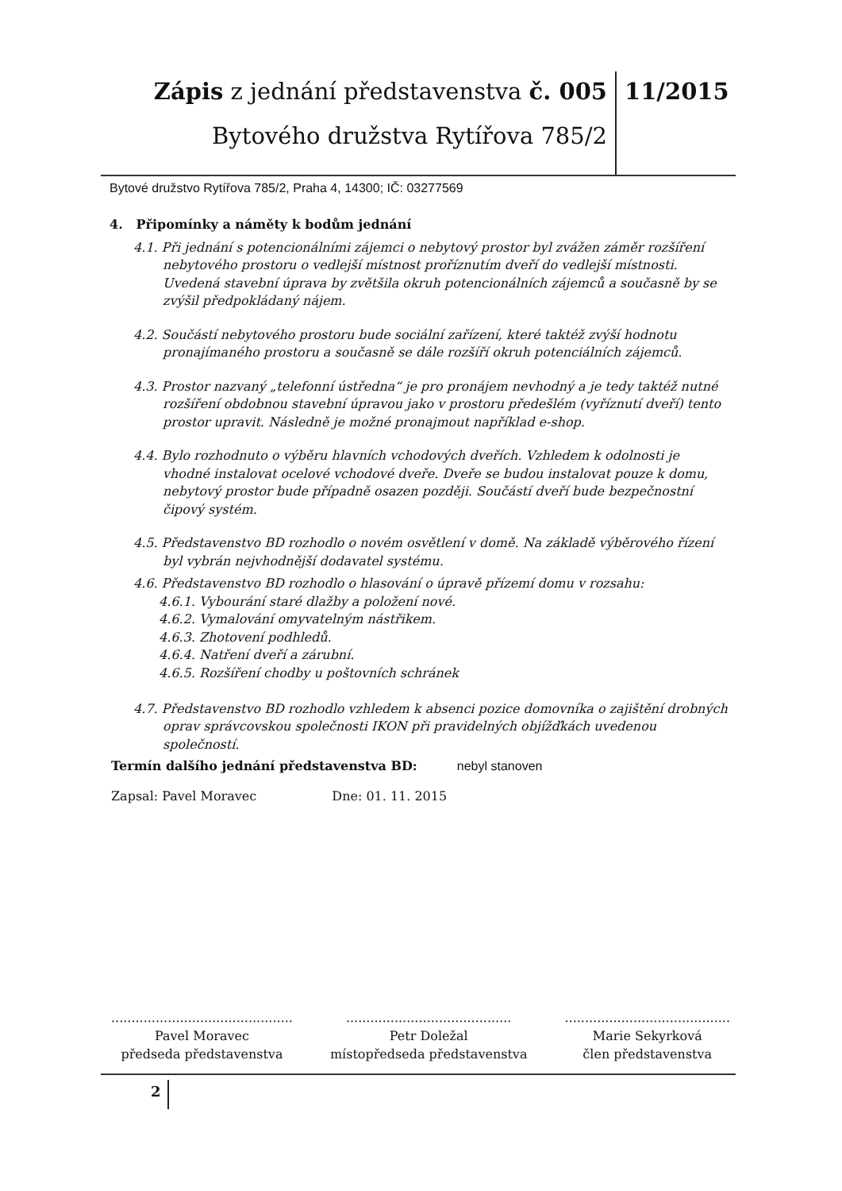Zápis z jednání představenstva č. 005
Bytového družstva Rytířova 785/2
11/2015
Bytové družstvo Rytířova 785/2, Praha 4, 14300; IČ: 03277569
4. Připomínky a náměty k bodům jednání
4.1. Při jednání s potencionálními zájemci o nebytový prostor byl zvážen záměr rozšíření nebytového prostoru o vedlejší místnost proříznutím dveří do vedlejší místnosti. Uvedená stavební úprava by zvětšila okruh potencionálních zájemců a současně by se zvýšil předpokládaný nájem.
4.2. Součástí nebytového prostoru bude sociální zařízení, které taktéž zvýší hodnotu pronajímaného prostoru a současně se dále rozšíří okruh potenciálních zájemců.
4.3. Prostor nazvaný „telefonní ústředna“ je pro pronájem nevhodný a je tedy taktéž nutné rozšíření obdobnou stavební úpravou jako v prostoru předešlém (vyříznutí dveří) tento prostor upravit. Následně je možné pronajmout například e-shop.
4.4. Bylo rozhodnuto o výběru hlavních vchodových dveřích. Vzhledem k odolnosti je vhodné instalovat ocelové vchodové dveře. Dveře se budou instalovat pouze k domu, nebytový prostor bude případně osazen později. Součástí dveří bude bezpečnostní čipový systém.
4.5. Představenstvo BD rozhodlo o novém osvětlení v domě. Na základě výběrového řízení byl vybrán nejvhodnější dodavatel systému.
4.6. Představenstvo BD rozhodlo o hlasování o úpravě přízemí domu v rozsahu:
4.6.1. Vybourání staré dlažby a položení nové.
4.6.2. Vymalování omyvatelným nástřikem.
4.6.3. Zhotovení podhledů.
4.6.4. Natření dveří a zárubní.
4.6.5. Rozšíření chodby u poštovních schránek
4.7. Představenstvo BD rozhodlo vzhledem k absenci pozice domovníka o zajištění drobných oprav správcovskou společnosti IKON při pravidelných objížďkách uvedenou společností.
Termín dalšího jednání představenstva BD: nebyl stanoven
Zapsal: Pavel Moravec Dne: 01. 11. 2015
.............................................
Pavel Moravec
předseda představenstva
.........................................
Petr Doležal
místopředseda představenstva
.........................................
Marie Sekyrková
člen představenstva
2